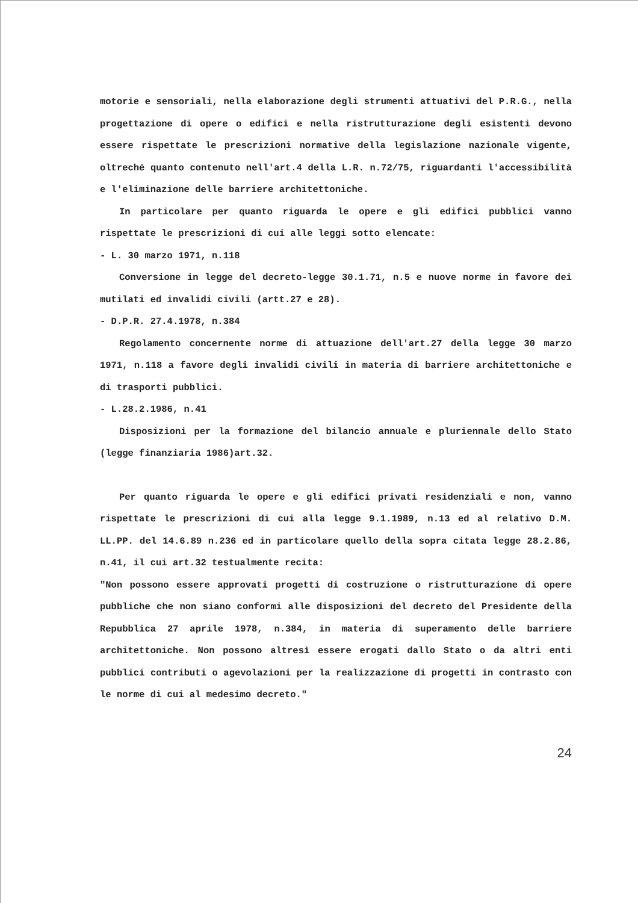motorie e sensoriali, nella elaborazione degli strumenti attuativi del P.R.G., nella progettazione di opere o edifici e nella ristrutturazione degli esistenti devono essere rispettate le prescrizioni normative della legislazione nazionale vigente, oltreché quanto contenuto nell'art.4 della L.R. n.72/75, riguardanti l'accessibilità e l'eliminazione delle barriere architettoniche.
In particolare per quanto riguarda le opere e gli edifici pubblici vanno rispettate le prescrizioni di cui alle leggi sotto elencate:
- L. 30 marzo 1971, n.118
Conversione in legge del decreto-legge 30.1.71, n.5 e nuove norme in favore dei mutilati ed invalidi civili (artt.27 e 28).
- D.P.R. 27.4.1978, n.384
Regolamento concernente norme di attuazione dell'art.27 della legge 30 marzo 1971, n.118 a favore degli invalidi civili in materia di barriere architettoniche e di trasporti pubblici.
- L.28.2.1986, n.41
Disposizioni per la formazione del bilancio annuale e pluriennale dello Stato (legge finanziaria 1986)art.32.
Per quanto riguarda le opere e gli edifici privati residenziali e non, vanno rispettate le prescrizioni di cui alla legge 9.1.1989, n.13 ed al relativo D.M. LL.PP. del 14.6.89 n.236 ed in particolare quello della sopra citata legge 28.2.86, n.41, il cui art.32 testualmente recita:
"Non possono essere approvati progetti di costruzione o ristrutturazione di opere pubbliche che non siano conformi alle disposizioni del decreto del Presidente della Repubblica 27 aprile 1978, n.384, in materia di superamento delle barriere architettoniche. Non possono altresì essere erogati dallo Stato o da altri enti pubblici contributi o agevolazioni per la realizzazione di progetti in contrasto con le norme di cui al medesimo decreto."
24